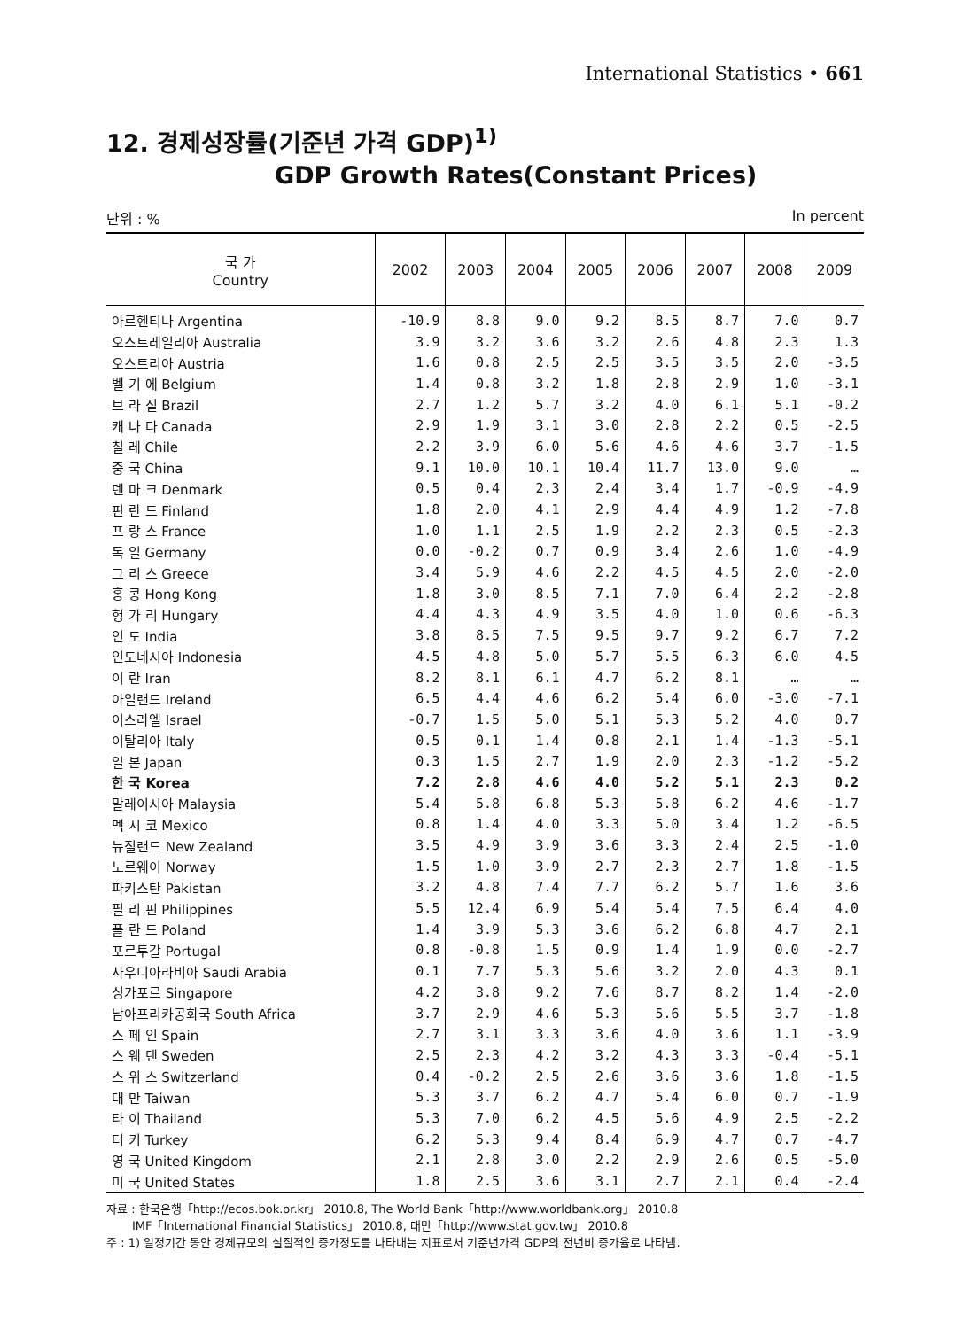International Statistics • 661
12. 경제성장률(기준년 가격 GDP)<sup>1)</sup>
GDP Growth Rates(Constant Prices)
단위 : % In percent
| 국 가 Country | 2002 | 2003 | 2004 | 2005 | 2006 | 2007 | 2008 | 2009 |
| --- | --- | --- | --- | --- | --- | --- | --- | --- |
| 아르헨티나 Argentina | -10.9 | 8.8 | 9.0 | 9.2 | 8.5 | 8.7 | 7.0 | 0.7 |
| 오스트레일리아 Australia | 3.9 | 3.2 | 3.6 | 3.2 | 2.6 | 4.8 | 2.3 | 1.3 |
| 오스트리아 Austria | 1.6 | 0.8 | 2.5 | 2.5 | 3.5 | 3.5 | 2.0 | -3.5 |
| 벨 기 에 Belgium | 1.4 | 0.8 | 3.2 | 1.8 | 2.8 | 2.9 | 1.0 | -3.1 |
| 브 라 질 Brazil | 2.7 | 1.2 | 5.7 | 3.2 | 4.0 | 6.1 | 5.1 | -0.2 |
| 캐 나 다 Canada | 2.9 | 1.9 | 3.1 | 3.0 | 2.8 | 2.2 | 0.5 | -2.5 |
| 칠 레 Chile | 2.2 | 3.9 | 6.0 | 5.6 | 4.6 | 4.6 | 3.7 | -1.5 |
| 중 국 China | 9.1 | 10.0 | 10.1 | 10.4 | 11.7 | 13.0 | 9.0 | … |
| 덴 마 크 Denmark | 0.5 | 0.4 | 2.3 | 2.4 | 3.4 | 1.7 | -0.9 | -4.9 |
| 핀 란 드 Finland | 1.8 | 2.0 | 4.1 | 2.9 | 4.4 | 4.9 | 1.2 | -7.8 |
| 프 랑 스 France | 1.0 | 1.1 | 2.5 | 1.9 | 2.2 | 2.3 | 0.5 | -2.3 |
| 독 일 Germany | 0.0 | -0.2 | 0.7 | 0.9 | 3.4 | 2.6 | 1.0 | -4.9 |
| 그 리 스 Greece | 3.4 | 5.9 | 4.6 | 2.2 | 4.5 | 4.5 | 2.0 | -2.0 |
| 홍 콩 Hong Kong | 1.8 | 3.0 | 8.5 | 7.1 | 7.0 | 6.4 | 2.2 | -2.8 |
| 헝 가 리 Hungary | 4.4 | 4.3 | 4.9 | 3.5 | 4.0 | 1.0 | 0.6 | -6.3 |
| 인 도 India | 3.8 | 8.5 | 7.5 | 9.5 | 9.7 | 9.2 | 6.7 | 7.2 |
| 인도네시아 Indonesia | 4.5 | 4.8 | 5.0 | 5.7 | 5.5 | 6.3 | 6.0 | 4.5 |
| 이 란 Iran | 8.2 | 8.1 | 6.1 | 4.7 | 6.2 | 8.1 | … | … |
| 아일랜드 Ireland | 6.5 | 4.4 | 4.6 | 6.2 | 5.4 | 6.0 | -3.0 | -7.1 |
| 이스라엘 Israel | -0.7 | 1.5 | 5.0 | 5.1 | 5.3 | 5.2 | 4.0 | 0.7 |
| 이탈리아 Italy | 0.5 | 0.1 | 1.4 | 0.8 | 2.1 | 1.4 | -1.3 | -5.1 |
| 일 본 Japan | 0.3 | 1.5 | 2.7 | 1.9 | 2.0 | 2.3 | -1.2 | -5.2 |
| 한 국 Korea | 7.2 | 2.8 | 4.6 | 4.0 | 5.2 | 5.1 | 2.3 | 0.2 |
| 말레이시아 Malaysia | 5.4 | 5.8 | 6.8 | 5.3 | 5.8 | 6.2 | 4.6 | -1.7 |
| 멕 시 코 Mexico | 0.8 | 1.4 | 4.0 | 3.3 | 5.0 | 3.4 | 1.2 | -6.5 |
| 뉴질랜드 New Zealand | 3.5 | 4.9 | 3.9 | 3.6 | 3.3 | 2.4 | 2.5 | -1.0 |
| 노르웨이 Norway | 1.5 | 1.0 | 3.9 | 2.7 | 2.3 | 2.7 | 1.8 | -1.5 |
| 파키스탄 Pakistan | 3.2 | 4.8 | 7.4 | 7.7 | 6.2 | 5.7 | 1.6 | 3.6 |
| 필 리 핀 Philippines | 5.5 | 12.4 | 6.9 | 5.4 | 5.4 | 7.5 | 6.4 | 4.0 |
| 폴 란 드 Poland | 1.4 | 3.9 | 5.3 | 3.6 | 6.2 | 6.8 | 4.7 | 2.1 |
| 포르투갈 Portugal | 0.8 | -0.8 | 1.5 | 0.9 | 1.4 | 1.9 | 0.0 | -2.7 |
| 사우디아라비아 Saudi Arabia | 0.1 | 7.7 | 5.3 | 5.6 | 3.2 | 2.0 | 4.3 | 0.1 |
| 싱가포르 Singapore | 4.2 | 3.8 | 9.2 | 7.6 | 8.7 | 8.2 | 1.4 | -2.0 |
| 남아프리카공화국 South Africa | 3.7 | 2.9 | 4.6 | 5.3 | 5.6 | 5.5 | 3.7 | -1.8 |
| 스 페 인 Spain | 2.7 | 3.1 | 3.3 | 3.6 | 4.0 | 3.6 | 1.1 | -3.9 |
| 스 웨 덴 Sweden | 2.5 | 2.3 | 4.2 | 3.2 | 4.3 | 3.3 | -0.4 | -5.1 |
| 스 위 스 Switzerland | 0.4 | -0.2 | 2.5 | 2.6 | 3.6 | 3.6 | 1.8 | -1.5 |
| 대 만 Taiwan | 5.3 | 3.7 | 6.2 | 4.7 | 5.4 | 6.0 | 0.7 | -1.9 |
| 타 이 Thailand | 5.3 | 7.0 | 6.2 | 4.5 | 5.6 | 4.9 | 2.5 | -2.2 |
| 터 키 Turkey | 6.2 | 5.3 | 9.4 | 8.4 | 6.9 | 4.7 | 0.7 | -4.7 |
| 영 국 United Kingdom | 2.1 | 2.8 | 3.0 | 2.2 | 2.9 | 2.6 | 0.5 | -5.0 |
| 미 국 United States | 1.8 | 2.5 | 3.6 | 3.1 | 2.7 | 2.1 | 0.4 | -2.4 |
자료 : 한국은행「http://ecos.bok.or.kr」 2010.8, The World Bank「http://www.worldbank.org」 2010.8
IMF「International Financial Statistics」 2010.8, 대만「http://www.stat.gov.tw」 2010.8
주 : 1) 일정기간 동안 경제규모의 실질적인 증가정도를 나타내는 지표로서 기준년가격 GDP의 전년비 증가율로 나타냄.